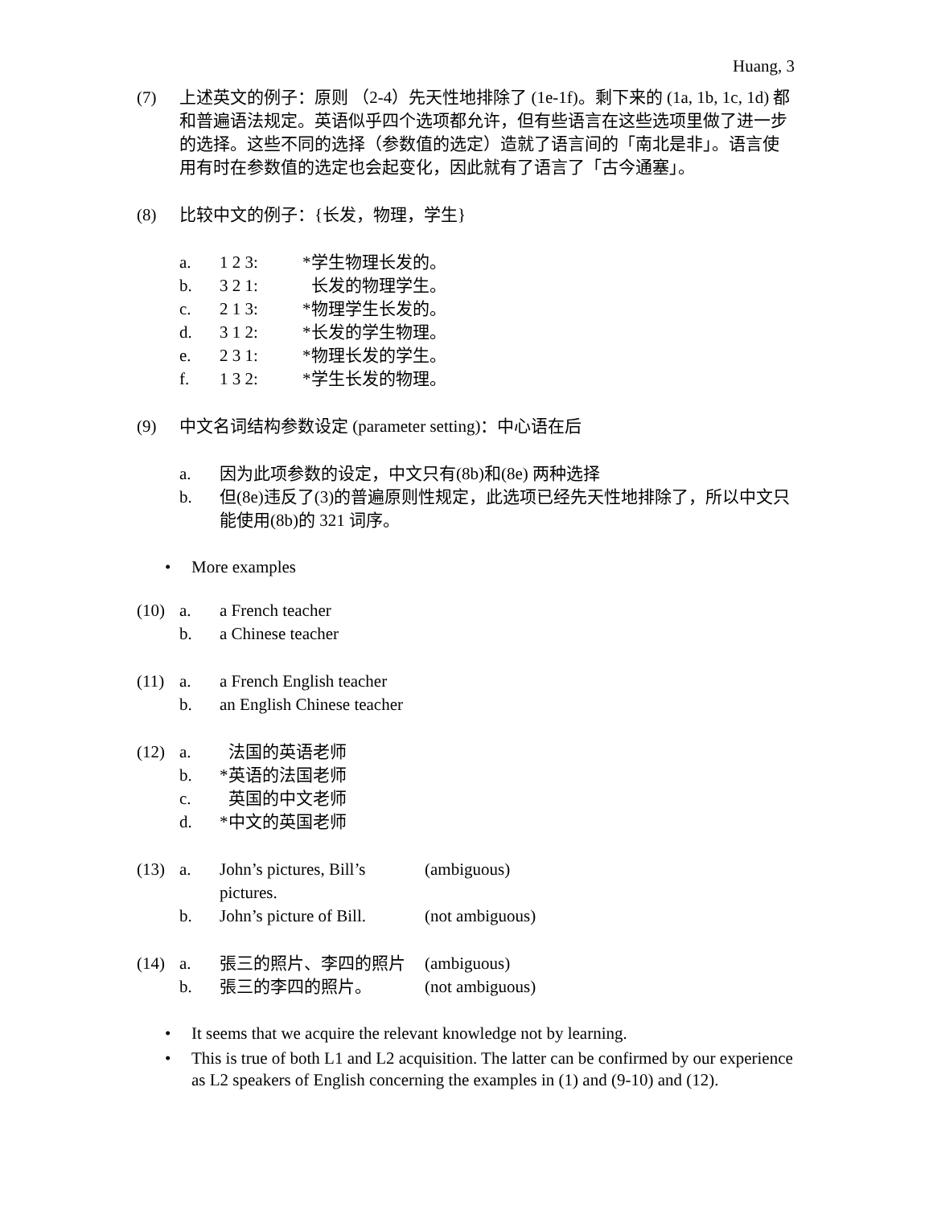Huang, 3
(7) 上述英文的例子：原则 （2-4）先天性地排除了 (1e-1f)。剩下来的 (1a, 1b, 1c, 1d) 都和普遍语法规定。英语似乎四个选项都允许，但有些语言在这些选项里做了进一步的选择。这些不同的选择（参数值的选定）造就了语言间的「南北是非」。语言使用有时在参数值的选定也会起变化，因此就有了语言了「古今通塞」。
(8) 比较中文的例子：{长发，物理，学生}
a. 1 2 3: *学生物理长发的。
b. 3 2 1: 长发的物理学生。
c. 2 1 3: *物理学生长发的。
d. 3 1 2: *长发的学生物理。
e. 2 3 1: *物理长发的学生。
f. 1 3 2: *学生长发的物理。
(9) 中文名词结构参数设定 (parameter setting)：中心语在后
a. 因为此项参数的设定，中文只有(8b)和(8e) 两种选择
b. 但(8e)违反了(3)的普遍原则性规定，此选项已经先天性地排除了，所以中文只能使用(8b)的 321 词序。
• More examples
(10)
a. a French teacher
b. a Chinese teacher
(11)
a. a French English teacher
b. an English Chinese teacher
(12)
a. 法国的英语老师
b. *英语的法国老师
c. 英国的中文老师
d. *中文的英国老师
(13)
a. John’s pictures, Bill’s pictures.
(ambiguous)
b. John’s picture of Bill.
(not ambiguous)
(14)
a. 張三的照片、李四的照片 (ambiguous)
b. 張三的李四的照片。 (not ambiguous)
• It seems that we acquire the relevant knowledge not by learning.
• This is true of both L1 and L2 acquisition. The latter can be confirmed by our experience as L2 speakers of English concerning the examples in (1) and (9-10) and (12).